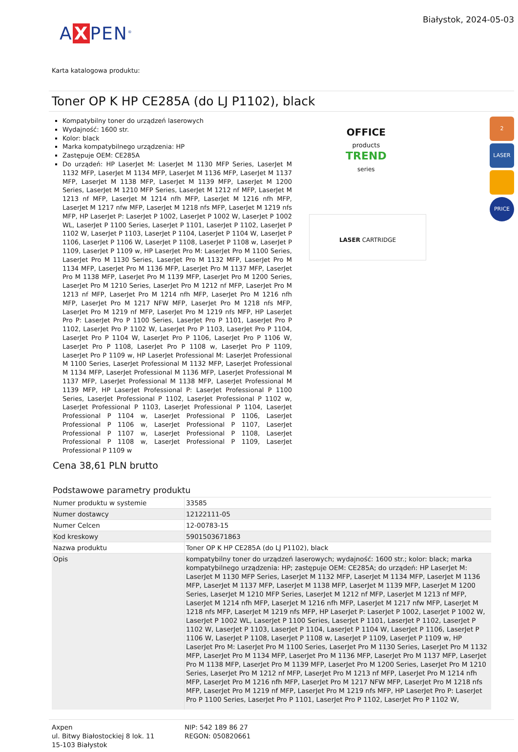A X PEN<sup>®</sup>
Białystok, 2024-05-03
Karta katalogowa produktu:
Toner OP K HP CE285A (do LJ P1102), black
Kompatybilny toner do urządzeń laserowych
Wydajność: 1600 str.
Kolor: black
Marka kompatybilnego urządzenia: HP
Zastępuje OEM: CE285A
Do urządeń: HP LaserJet M: LaserJet M 1130 MFP Series, LaserJet M 1132 MFP, LaserJet M 1134 MFP, LaserJet M 1136 MFP, LaserJet M 1137 MFP, LaserJet M 1138 MFP, LaserJet M 1139 MFP, LaserJet M 1200 Series, LaserJet M 1210 MFP Series, LaserJet M 1212 nf MFP, LaserJet M 1213 nf MFP, LaserJet M 1214 nfh MFP, LaserJet M 1216 nfh MFP, LaserJet M 1217 nfw MFP, LaserJet M 1218 nfs MFP, LaserJet M 1219 nfs MFP, HP LaserJet P: LaserJet P 1002, LaserJet P 1002 W, LaserJet P 1002 WL, LaserJet P 1100 Series, LaserJet P 1101, LaserJet P 1102, LaserJet P 1102 W, LaserJet P 1103, LaserJet P 1104, LaserJet P 1104 W, LaserJet P 1106, LaserJet P 1106 W, LaserJet P 1108, LaserJet P 1108 w, LaserJet P 1109, LaserJet P 1109 w, HP LaserJet Pro M: LaserJet Pro M 1100 Series, LaserJet Pro M 1130 Series, LaserJet Pro M 1132 MFP, LaserJet Pro M 1134 MFP, LaserJet Pro M 1136 MFP, LaserJet Pro M 1137 MFP, LaserJet Pro M 1138 MFP, LaserJet Pro M 1139 MFP, LaserJet Pro M 1200 Series, LaserJet Pro M 1210 Series, LaserJet Pro M 1212 nf MFP, LaserJet Pro M 1213 nf MFP, LaserJet Pro M 1214 nfh MFP, LaserJet Pro M 1216 nfh MFP, LaserJet Pro M 1217 NFW MFP, LaserJet Pro M 1218 nfs MFP, LaserJet Pro M 1219 nf MFP, LaserJet Pro M 1219 nfs MFP, HP LaserJet Pro P: LaserJet Pro P 1100 Series, LaserJet Pro P 1101, LaserJet Pro P 1102, LaserJet Pro P 1102 W, LaserJet Pro P 1103, LaserJet Pro P 1104, LaserJet Pro P 1104 W, LaserJet Pro P 1106, LaserJet Pro P 1106 W, LaserJet Pro P 1108, LaserJet Pro P 1108 w, LaserJet Pro P 1109, LaserJet Pro P 1109 w, HP LaserJet Professional M: LaserJet Professional M 1100 Series, LaserJet Professional M 1132 MFP, LaserJet Professional M 1134 MFP, LaserJet Professional M 1136 MFP, LaserJet Professional M 1137 MFP, LaserJet Professional M 1138 MFP, LaserJet Professional M 1139 MFP, HP LaserJet Professional P: LaserJet Professional P 1100 Series, LaserJet Professional P 1102, LaserJet Professional P 1102 w, LaserJet Professional P 1103, LaserJet Professional P 1104, LaserJet Professional P 1104 w, LaserJet Professional P 1106, LaserJet Professional P 1106 w, LaserJet Professional P 1107, LaserJet Professional P 1107 w, LaserJet Professional P 1108, LaserJet Professional P 1108 w, LaserJet Professional P 1109, LaserJet Professional P 1109 w
OFFICE
products
TREND
series
LASER CARTRIDGE
2
LASER
PRICE
Cena 38,61 PLN brutto
Podstawowe parametry produktu
| Numer produktu w systemie | 33585 |
| Numer dostawcy | 12122111-05 |
| Numer Celcen | 12-00783-15 |
| Kod kreskowy | 5901503671863 |
| Nazwa produktu | Toner OP K HP CE285A (do LJ P1102), black |
| Opis | kompatybilny toner do urządzeń laserowych; wydajność: 1600 str.; kolor: black; marka kompatybilnego urządzenia: HP; zastępuje OEM: CE285A; do urządeń: HP LaserJet M: LaserJet M 1130 MFP Series, LaserJet M 1132 MFP, LaserJet M 1134 MFP, LaserJet M 1136 MFP, LaserJet M 1137 MFP, LaserJet M 1138 MFP, LaserJet M 1139 MFP, LaserJet M 1200 Series, LaserJet M 1210 MFP Series, LaserJet M 1212 nf MFP, LaserJet M 1213 nf MFP, LaserJet M 1214 nfh MFP, LaserJet M 1216 nfh MFP, LaserJet M 1217 nfw MFP, LaserJet M 1218 nfs MFP, LaserJet M 1219 nfs MFP, HP LaserJet P: LaserJet P 1002, LaserJet P 1002 W, LaserJet P 1002 WL, LaserJet P 1100 Series, LaserJet P 1101, LaserJet P 1102, LaserJet P 1102 W, LaserJet P 1103, LaserJet P 1104, LaserJet P 1104 W, LaserJet P 1106, LaserJet P 1106 W, LaserJet P 1108, LaserJet P 1108 w, LaserJet P 1109, LaserJet P 1109 w, HP LaserJet Pro M: LaserJet Pro M 1100 Series, LaserJet Pro M 1130 Series, LaserJet Pro M 1132 MFP, LaserJet Pro M 1134 MFP, LaserJet Pro M 1136 MFP, LaserJet Pro M 1137 MFP, LaserJet Pro M 1138 MFP, LaserJet Pro M 1139 MFP, LaserJet Pro M 1200 Series, LaserJet Pro M 1210 Series, LaserJet Pro M 1212 nf MFP, LaserJet Pro M 1213 nf MFP, LaserJet Pro M 1214 nfh MFP, LaserJet Pro M 1216 nfh MFP, LaserJet Pro M 1217 NFW MFP, LaserJet Pro M 1218 nfs MFP, LaserJet Pro M 1219 nf MFP, LaserJet Pro M 1219 nfs MFP, HP LaserJet Pro P: LaserJet Pro P 1100 Series, LaserJet Pro P 1101, LaserJet Pro P 1102, LaserJet Pro P 1102 W, |
Axpen
ul. Bitwy Białostockiej 8 lok. 11
15-103 Białystok
NIP: 542 189 86 27
REGON: 050820661